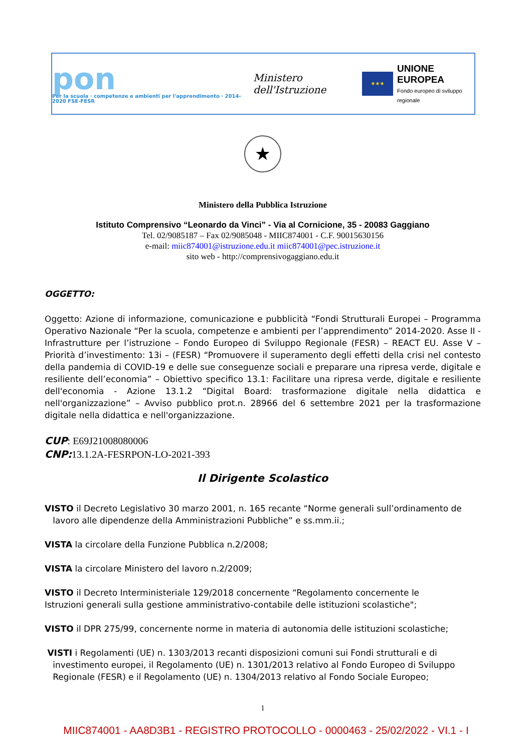pon
Per la scuola · competenze e ambienti per l'apprendimento · 2014-2020 FSE-FESR
Ministero dell'Istruzione
★★★
UNIONE EUROPEA
Fondo europeo di sviluppo regionale
★
Ministero della Pubblica Istruzione
Istituto Comprensivo “Leonardo da Vinci” - Via al Cornicione, 35 - 20083 Gaggiano
Tel. 02/9085187 – Fax 02/9085048 - MIIC874001 - C.F. 90015630156
e-mail: miic874001@istruzione.edu.it miic874001@pec.istruzione.it
sito web - http://comprensivogaggiano.edu.it
OGGETTO:
Oggetto: Azione di informazione, comunicazione e pubblicità “Fondi Strutturali Europei – Programma Operativo Nazionale “Per la scuola, competenze e ambienti per l’apprendimento” 2014-2020. Asse II - Infrastrutture per l’istruzione – Fondo Europeo di Sviluppo Regionale (FESR) – REACT EU. Asse V – Priorità d’investimento: 13i – (FESR) “Promuovere il superamento degli effetti della crisi nel contesto della pandemia di COVID-19 e delle sue conseguenze sociali e preparare una ripresa verde, digitale e resiliente dell’economia” – Obiettivo specifico 13.1: Facilitare una ripresa verde, digitale e resiliente dell'economia - Azione 13.1.2 “Digital Board: trasformazione digitale nella didattica e nell'organizzazione” – Avviso pubblico prot.n. 28966 del 6 settembre 2021 per la trasformazione digitale nella didattica e nell'organizzazione.
CUP: E69J21008080006
CNP: 13.1.2A-FESRPON-LO-2021-393
Il Dirigente Scolastico
VISTO il Decreto Legislativo 30 marzo 2001, n. 165 recante “Norme generali sull’ordinamento de
lavoro alle dipendenze della Amministrazioni Pubbliche” e ss.mm.ii.;
VISTA la circolare della Funzione Pubblica n.2/2008;
VISTA la circolare Ministero del lavoro n.2/2009;
VISTO il Decreto Interministeriale 129/2018 concernente “Regolamento concernente le
Istruzioni generali sulla gestione amministrativo-contabile delle istituzioni scolastiche";
VISTO il DPR 275/99, concernente norme in materia di autonomia delle istituzioni scolastiche;
VISTI i Regolamenti (UE) n. 1303/2013 recanti disposizioni comuni sui Fondi strutturali e di
investimento europei, il Regolamento (UE) n. 1301/2013 relativo al Fondo Europeo di Sviluppo
Regionale (FESR) e il Regolamento (UE) n. 1304/2013 relativo al Fondo Sociale Europeo;
1
MIIC874001 - AA8D3B1 - REGISTRO PROTOCOLLO - 0000463 - 25/02/2022 - VI.1 - I